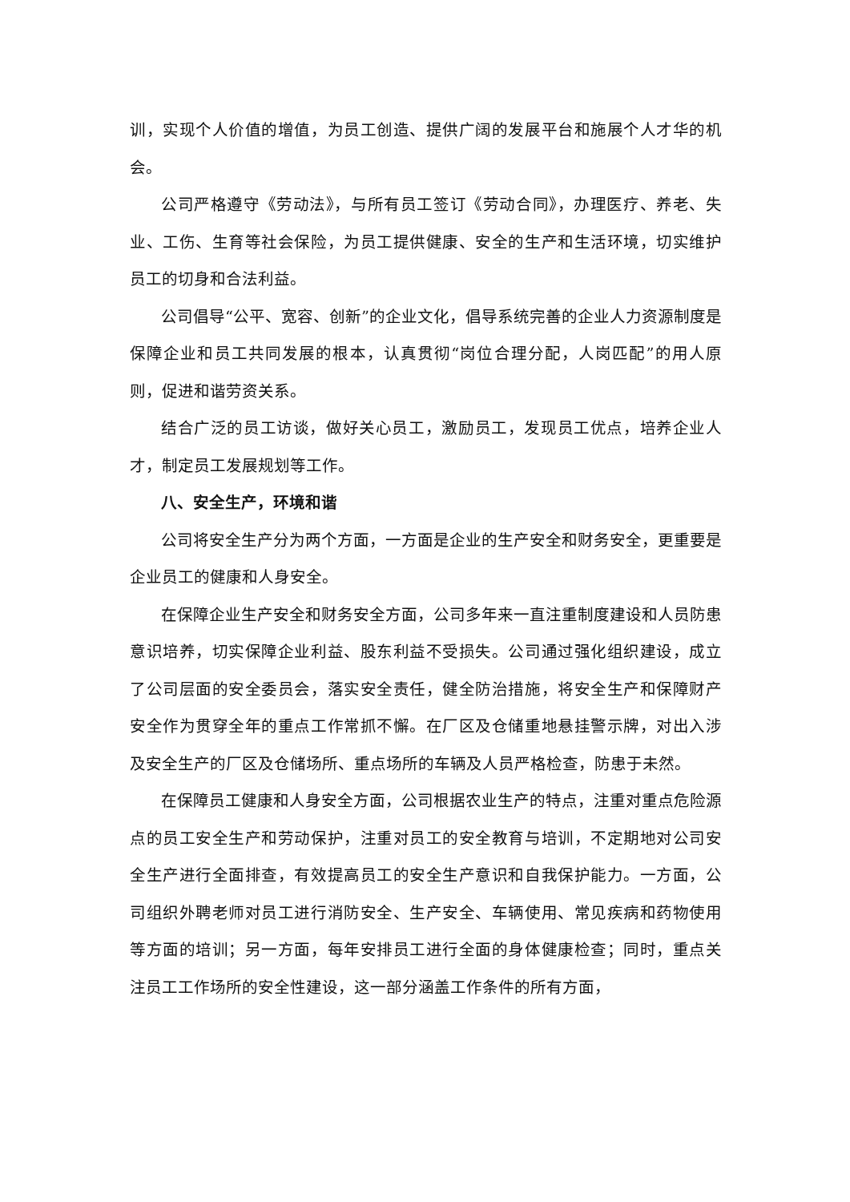训，实现个人价值的增值，为员工创造、提供广阔的发展平台和施展个人才华的机会。
公司严格遵守《劳动法》，与所有员工签订《劳动合同》，办理医疗、养老、失业、工伤、生育等社会保险，为员工提供健康、安全的生产和生活环境，切实维护员工的切身和合法利益。
公司倡导“公平、宽容、创新”的企业文化，倡导系统完善的企业人力资源制度是保障企业和员工共同发展的根本，认真贯彻“岗位合理分配，人岗匹配”的用人原则，促进和谐劳资关系。
结合广泛的员工访谈，做好关心员工，激励员工，发现员工优点，培养企业人才，制定员工发展规划等工作。
八、安全生产，环境和谐
公司将安全生产分为两个方面，一方面是企业的生产安全和财务安全，更重要是企业员工的健康和人身安全。
在保障企业生产安全和财务安全方面，公司多年来一直注重制度建设和人员防患意识培养，切实保障企业利益、股东利益不受损失。公司通过强化组织建设，成立了公司层面的安全委员会，落实安全责任，健全防治措施，将安全生产和保障财产安全作为贯穿全年的重点工作常抓不懈。在厂区及仓储重地悬挂警示牌，对出入涉及安全生产的厂区及仓储场所、重点场所的车辆及人员严格检查，防患于未然。
在保障员工健康和人身安全方面，公司根据农业生产的特点，注重对重点危险源点的员工安全生产和劳动保护，注重对员工的安全教育与培训，不定期地对公司安全生产进行全面排查，有效提高员工的安全生产意识和自我保护能力。一方面，公司组织外聘老师对员工进行消防安全、生产安全、车辆使用、常见疾病和药物使用等方面的培训；另一方面，每年安排员工进行全面的身体健康检查；同时，重点关注员工工作场所的安全性建设，这一部分涵盖工作条件的所有方面，